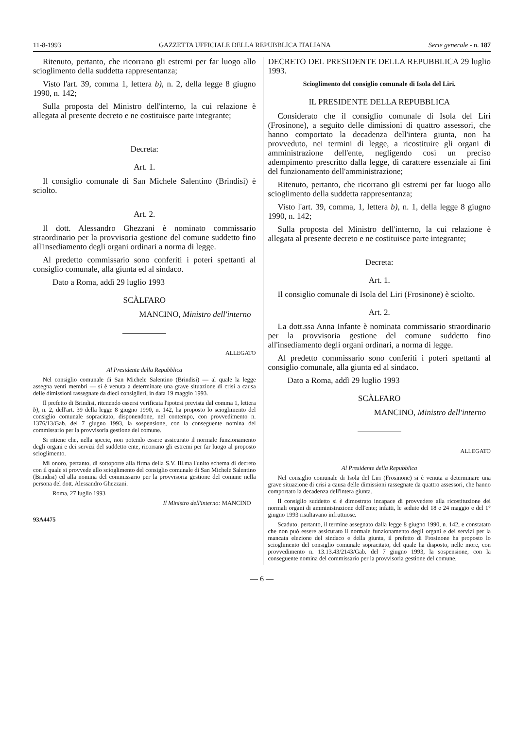11-8-1993 GAZZETTA UFFICIALE DELLA REPUBBLICA ITALIANA Serie generale - n. 187
Ritenuto, pertanto, che ricorrano gli estremi per far luogo allo scioglimento della suddetta rappresentanza;
Visto l'art. 39, comma 1, lettera b), n. 2, della legge 8 giugno 1990, n. 142;
Sulla proposta del Ministro dell'interno, la cui relazione è allegata al presente decreto e ne costituisce parte integrante;
Decreta:
Art. 1.
Il consiglio comunale di San Michele Salentino (Brindisi) è sciolto.
Art. 2.
Il dott. Alessandro Ghezzani è nominato commissario straordinario per la provvisoria gestione del comune suddetto fino all'insediamento degli organi ordinari a norma di legge.
Al predetto commissario sono conferiti i poteri spettanti al consiglio comunale, alla giunta ed al sindaco.
Dato a Roma, addì 29 luglio 1993
SCÀLFARO
MANCINO, Ministro dell'interno
ALLEGATO
Al Presidente della Repubblica
Nel consiglio comunale di San Michele Salentino (Brindisi) — al quale la legge assegna venti membri — si è venuta a determinare una grave situazione di crisi a causa delle dimissioni rassegnate da dieci consiglieri, in data 19 maggio 1993.
Il prefetto di Brindisi, ritenendo essersi verificata l'ipotesi prevista dal comma 1, lettera b), n. 2, dell'art. 39 della legge 8 giugno 1990, n. 142, ha proposto lo scioglimento del consiglio comunale sopracitato, disponendone, nel contempo, con provvedimento n. 1376/13/Gab. del 7 giugno 1993, la sospensione, con la conseguente nomina del commissario per la provvisoria gestione del comune.
Si ritiene che, nella specie, non potendo essere assicurato il normale funzionamento degli organi e dei servizi del suddetto ente, ricorrano gli estremi per far luogo al proposto scioglimento.
Mi onoro, pertanto, di sottoporre alla firma della S.V. Ill.ma l'unito schema di decreto con il quale si provvede allo scioglimento del consiglio comunale di San Michele Salentino (Brindisi) ed alla nomina del commissario per la provvisoria gestione del comune nella persona del dott. Alessandro Ghezzani.
Roma, 27 luglio 1993
Il Ministro dell'interno: MANCINO
93A4475
DECRETO DEL PRESIDENTE DELLA REPUBBLICA 29 luglio 1993.
Scioglimento del consiglio comunale di Isola del Liri.
IL PRESIDENTE DELLA REPUBBLICA
Considerato che il consiglio comunale di Isola del Liri (Frosinone), a seguito delle dimissioni di quattro assessori, che hanno comportato la decadenza dell'intera giunta, non ha provveduto, nei termini di legge, a ricostituire gli organi di amministrazione dell'ente, negligendo così un preciso adempimento prescritto dalla legge, di carattere essenziale ai fini del funzionamento dell'amministrazione;
Ritenuto, pertanto, che ricorrano gli estremi per far luogo allo scioglimento della suddetta rappresentanza;
Visto l'art. 39, comma, 1, lettera b), n. 1, della legge 8 giugno 1990, n. 142;
Sulla proposta del Ministro dell'interno, la cui relazione è allegata al presente decreto e ne costituisce parte integrante;
Decreta:
Art. 1.
Il consiglio comunale di Isola del Liri (Frosinone) è sciolto.
Art. 2.
La dott.ssa Anna Infante è nominata commissario straordinario per la provvisoria gestione del comune suddetto fino all'insediamento degli organi ordinari, a norma di legge.
Al predetto commissario sono conferiti i poteri spettanti al consiglio comunale, alla giunta ed al sindaco.
Dato a Roma, addì 29 luglio 1993
SCÀLFARO
MANCINO, Ministro dell'interno
ALLEGATO
Al Presidente della Repubblica
Nel consiglio comunale di Isola del Liri (Frosinone) si è venuta a determinare una grave situazione di crisi a causa delle dimissioni rassegnate da quattro assessori, che hanno comportato la decadenza dell'intera giunta.
Il consiglio suddetto si è dimostrato incapace di provvedere alla ricostituzione dei normali organi di amministrazione dell'ente; infatti, le sedute del 18 e 24 maggio e del 1° giugno 1993 risultavano infruttuose.
Scaduto, pertanto, il termine assegnato dalla legge 8 giugno 1990, n. 142, e constatato che non può essere assicurato il normale funzionamento degli organi e dei servizi per la mancata elezione del sindaco e della giunta, il prefetto di Frosinone ha proposto lo scioglimento del consiglio comunale sopracitato, del quale ha disposto, nelle more, con provvedimento n. 13.13.43/2143/Gab. del 7 giugno 1993, la sospensione, con la conseguente nomina del commissario per la provvisoria gestione del comune.
— 6 —